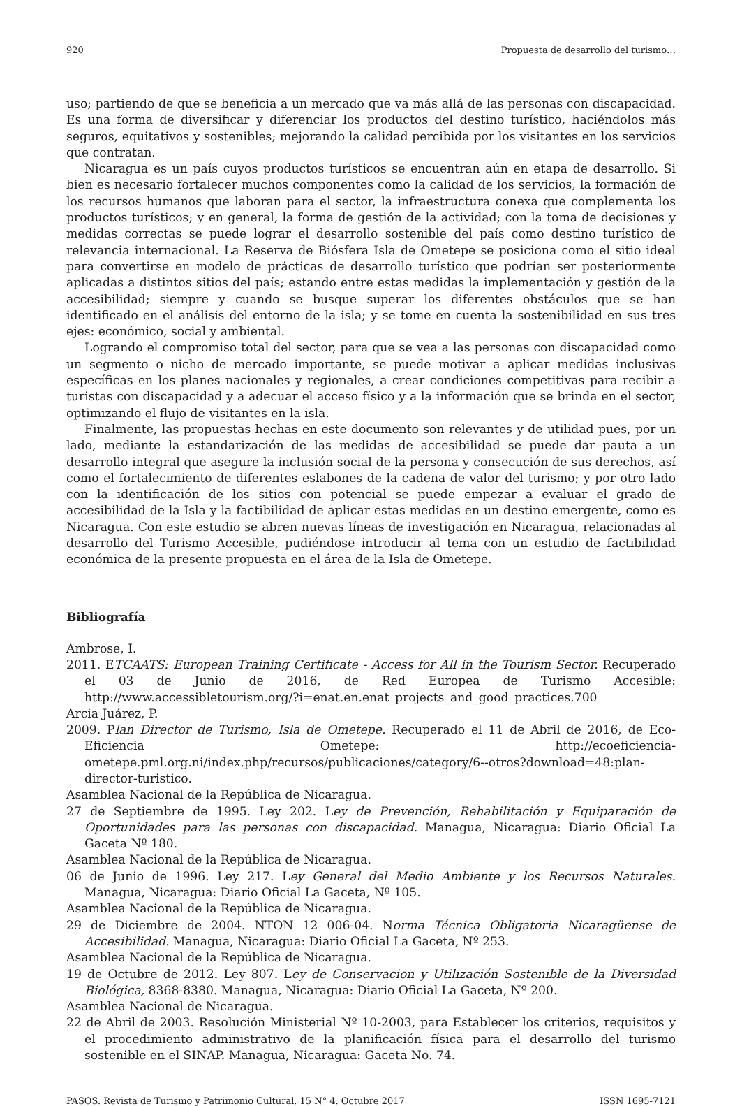920 Propuesta de desarrollo del turismo…
uso; partiendo de que se beneficia a un mercado que va más allá de las personas con discapacidad. Es una forma de diversificar y diferenciar los productos del destino turístico, haciéndolos más seguros, equitativos y sostenibles; mejorando la calidad percibida por los visitantes en los servicios que contratan.
Nicaragua es un país cuyos productos turísticos se encuentran aún en etapa de desarrollo. Si bien es necesario fortalecer muchos componentes como la calidad de los servicios, la formación de los recursos humanos que laboran para el sector, la infraestructura conexa que complementa los productos turísticos; y en general, la forma de gestión de la actividad; con la toma de decisiones y medidas correctas se puede lograr el desarrollo sostenible del país como destino turístico de relevancia internacional. La Reserva de Biósfera Isla de Ometepe se posiciona como el sitio ideal para convertirse en modelo de prácticas de desarrollo turístico que podrían ser posteriormente aplicadas a distintos sitios del país; estando entre estas medidas la implementación y gestión de la accesibilidad; siempre y cuando se busque superar los diferentes obstáculos que se han identificado en el análisis del entorno de la isla; y se tome en cuenta la sostenibilidad en sus tres ejes: económico, social y ambiental.
Logrando el compromiso total del sector, para que se vea a las personas con discapacidad como un segmento o nicho de mercado importante, se puede motivar a aplicar medidas inclusivas específicas en los planes nacionales y regionales, a crear condiciones competitivas para recibir a turistas con discapacidad y a adecuar el acceso físico y a la información que se brinda en el sector, optimizando el flujo de visitantes en la isla.
Finalmente, las propuestas hechas en este documento son relevantes y de utilidad pues, por un lado, mediante la estandarización de las medidas de accesibilidad se puede dar pauta a un desarrollo integral que asegure la inclusión social de la persona y consecución de sus derechos, así como el fortalecimiento de diferentes eslabones de la cadena de valor del turismo; y por otro lado con la identificación de los sitios con potencial se puede empezar a evaluar el grado de accesibilidad de la Isla y la factibilidad de aplicar estas medidas en un destino emergente, como es Nicaragua. Con este estudio se abren nuevas líneas de investigación en Nicaragua, relacionadas al desarrollo del Turismo Accesible, pudiéndose introducir al tema con un estudio de factibilidad económica de la presente propuesta en el área de la Isla de Ometepe.
Bibliografía
Ambrose, I.
2011. ETCAATS: European Training Certificate - Access for All in the Tourism Sector. Recuperado el 03 de Junio de 2016, de Red Europea de Turismo Accesible: http://www.accessibletourism.org/?i=enat.en.enat_projects_and_good_practices.700
Arcia Juárez, P.
2009. Plan Director de Turismo, Isla de Ometepe. Recuperado el 11 de Abril de 2016, de Eco-Eficiencia Ometepe: http://ecoeficiencia-ometepe.pml.org.ni/index.php/recursos/publicaciones/category/6--otros?download=48:plan-director-turistico.
Asamblea Nacional de la República de Nicaragua.
27 de Septiembre de 1995. Ley 202. Ley de Prevención, Rehabilitación y Equiparación de Oportunidades para las personas con discapacidad. Managua, Nicaragua: Diario Oficial La Gaceta Nº 180.
Asamblea Nacional de la República de Nicaragua.
06 de Junio de 1996. Ley 217. Ley General del Medio Ambiente y los Recursos Naturales. Managua, Nicaragua: Diario Oficial La Gaceta, Nº 105.
Asamblea Nacional de la República de Nicaragua.
29 de Diciembre de 2004. NTON 12 006-04. Norma Técnica Obligatoria Nicaragüense de Accesibilidad. Managua, Nicaragua: Diario Oficial La Gaceta, Nº 253.
Asamblea Nacional de la República de Nicaragua.
19 de Octubre de 2012. Ley 807. Ley de Conservacion y Utilización Sostenible de la Diversidad Biológica, 8368-8380. Managua, Nicaragua: Diario Oficial La Gaceta, Nº 200.
Asamblea Nacional de Nicaragua.
22 de Abril de 2003. Resolución Ministerial Nº 10-2003, para Establecer los criterios, requisitos y el procedimiento administrativo de la planificación física para el desarrollo del turismo sostenible en el SINAP. Managua, Nicaragua: Gaceta No. 74.
PASOS. Revista de Turismo y Patrimonio Cultural. 15 N° 4. Octubre 2017 ISSN 1695-7121